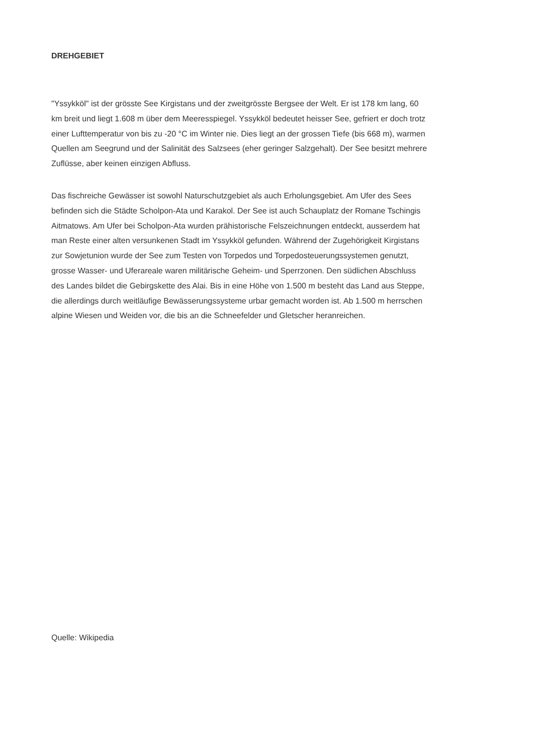DREHGEBIET
"Yssykköl" ist der grösste See Kirgistans und der zweitgrösste Bergsee der Welt. Er ist 178 km lang, 60 km breit und liegt 1.608 m über dem Meeresspiegel. Yssykköl bedeutet heisser See, gefriert er doch trotz einer Lufttemperatur von bis zu -20 °C im Winter nie. Dies liegt an der grossen Tiefe (bis 668 m), warmen Quellen am Seegrund und der Salinität des Salzsees (eher geringer Salzgehalt). Der See besitzt mehrere Zuflüsse, aber keinen einzigen Abfluss.
Das fischreiche Gewässer ist sowohl Naturschutzgebiet als auch Erholungsgebiet. Am Ufer des Sees befinden sich die Städte Scholpon-Ata und Karakol. Der See ist auch Schauplatz der Romane Tschingis Aitmatows. Am Ufer bei Scholpon-Ata wurden prähistorische Felszeichnungen entdeckt, ausserdem hat man Reste einer alten versunkenen Stadt im Yssykköl gefunden. Während der Zugehörigkeit Kirgistans zur Sowjetunion wurde der See zum Testen von Torpedos und Torpedosteuerungssystemen genutzt, grosse Wasser- und Uferareale waren militärische Geheim- und Sperrzonen. Den südlichen Abschluss des Landes bildet die Gebirgskette des Alai. Bis in eine Höhe von 1.500 m besteht das Land aus Steppe, die allerdings durch weitläufige Bewässerungssysteme urbar gemacht worden ist. Ab 1.500 m herrschen alpine Wiesen und Weiden vor, die bis an die Schneefelder und Gletscher heranreichen.
Quelle: Wikipedia